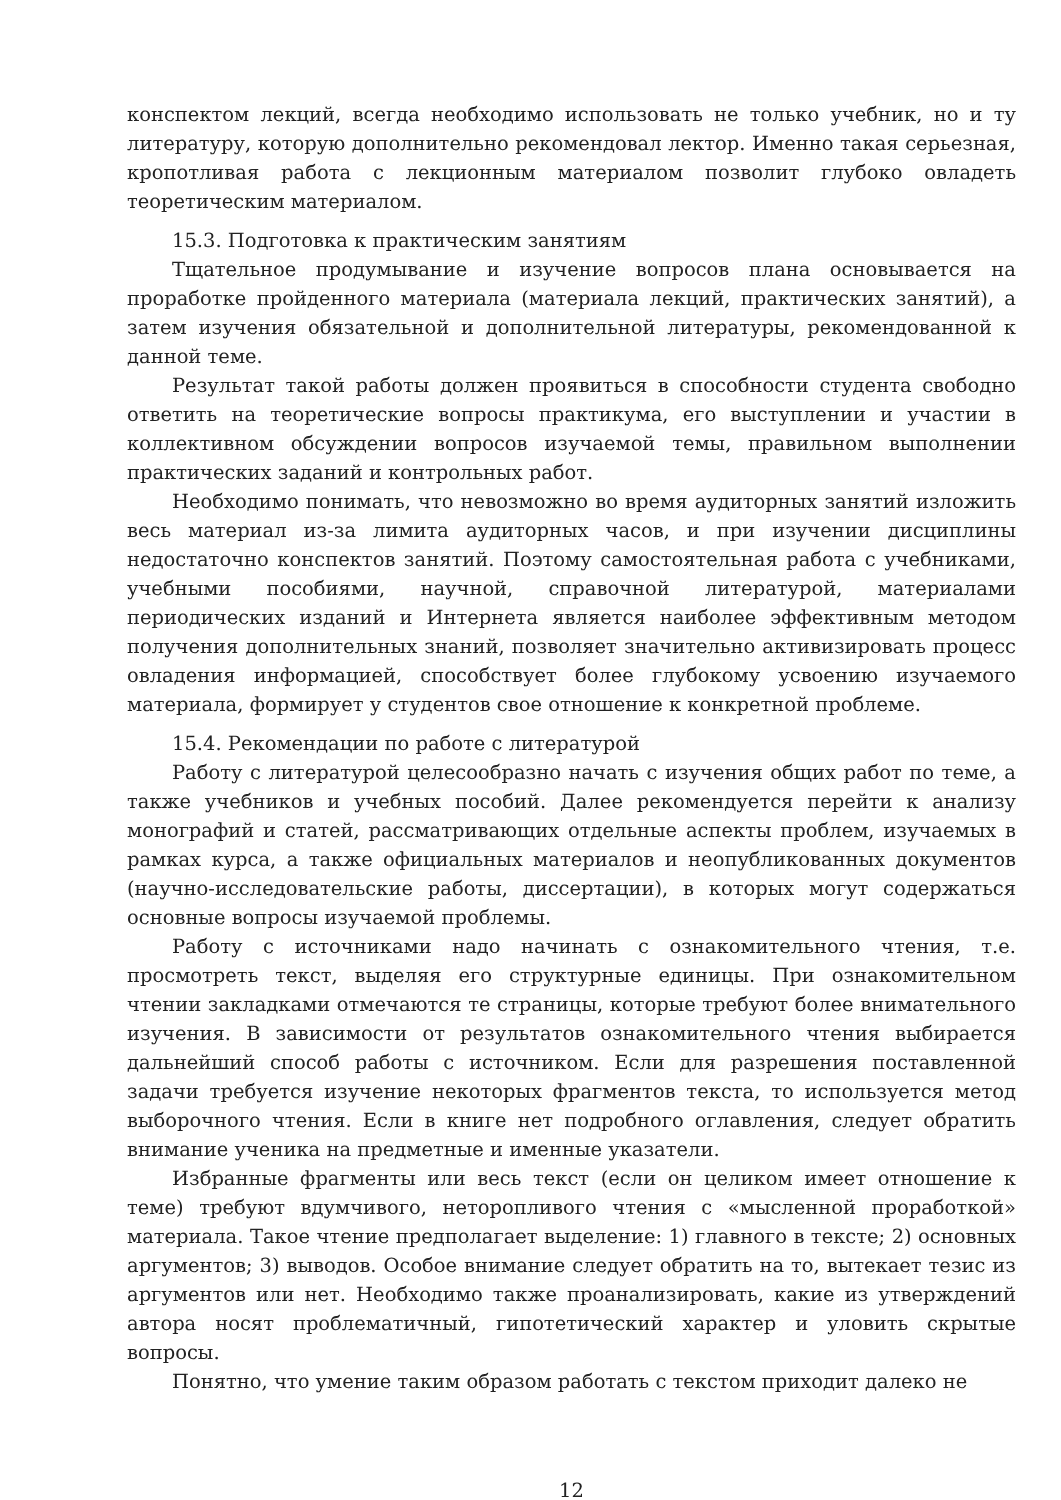конспектом лекций, всегда необходимо использовать не только учебник, но и ту литературу, которую дополнительно рекомендовал лектор. Именно такая серьезная, кропотливая работа с лекционным материалом позволит глубоко овладеть теоретическим материалом.
15.3. Подготовка к практическим занятиям
Тщательное продумывание и изучение вопросов плана основывается на проработке пройденного материала (материала лекций, практических занятий), а затем изучения обязательной и дополнительной литературы, рекомендованной к данной теме.
Результат такой работы должен проявиться в способности студента свободно ответить на теоретические вопросы практикума, его выступлении и участии в коллективном обсуждении вопросов изучаемой темы, правильном выполнении практических заданий и контрольных работ.
Необходимо понимать, что невозможно во время аудиторных занятий изложить весь материал из-за лимита аудиторных часов, и при изучении дисциплины недостаточно конспектов занятий. Поэтому самостоятельная работа с учебниками, учебными пособиями, научной, справочной литературой, материалами периодических изданий и Интернета является наиболее эффективным методом получения дополнительных знаний, позволяет значительно активизировать процесс овладения информацией, способствует более глубокому усвоению изучаемого материала, формирует у студентов свое отношение к конкретной проблеме.
15.4. Рекомендации по работе с литературой
Работу с литературой целесообразно начать с изучения общих работ по теме, а также учебников и учебных пособий. Далее рекомендуется перейти к анализу монографий и статей, рассматривающих отдельные аспекты проблем, изучаемых в рамках курса, а также официальных материалов и неопубликованных документов (научно-исследовательские работы, диссертации), в которых могут содержаться основные вопросы изучаемой проблемы.
Работу с источниками надо начинать с ознакомительного чтения, т.е. просмотреть текст, выделяя его структурные единицы. При ознакомительном чтении закладками отмечаются те страницы, которые требуют более внимательного изучения. В зависимости от результатов ознакомительного чтения выбирается дальнейший способ работы с источником. Если для разрешения поставленной задачи требуется изучение некоторых фрагментов текста, то используется метод выборочного чтения. Если в книге нет подробного оглавления, следует обратить внимание ученика на предметные и именные указатели.
Избранные фрагменты или весь текст (если он целиком имеет отношение к теме) требуют вдумчивого, неторопливого чтения с «мысленной проработкой» материала. Такое чтение предполагает выделение: 1) главного в тексте; 2) основных аргументов; 3) выводов. Особое внимание следует обратить на то, вытекает тезис из аргументов или нет. Необходимо также проанализировать, какие из утверждений автора носят проблематичный, гипотетический характер и уловить скрытые вопросы.
Понятно, что умение таким образом работать с текстом приходит далеко не
12